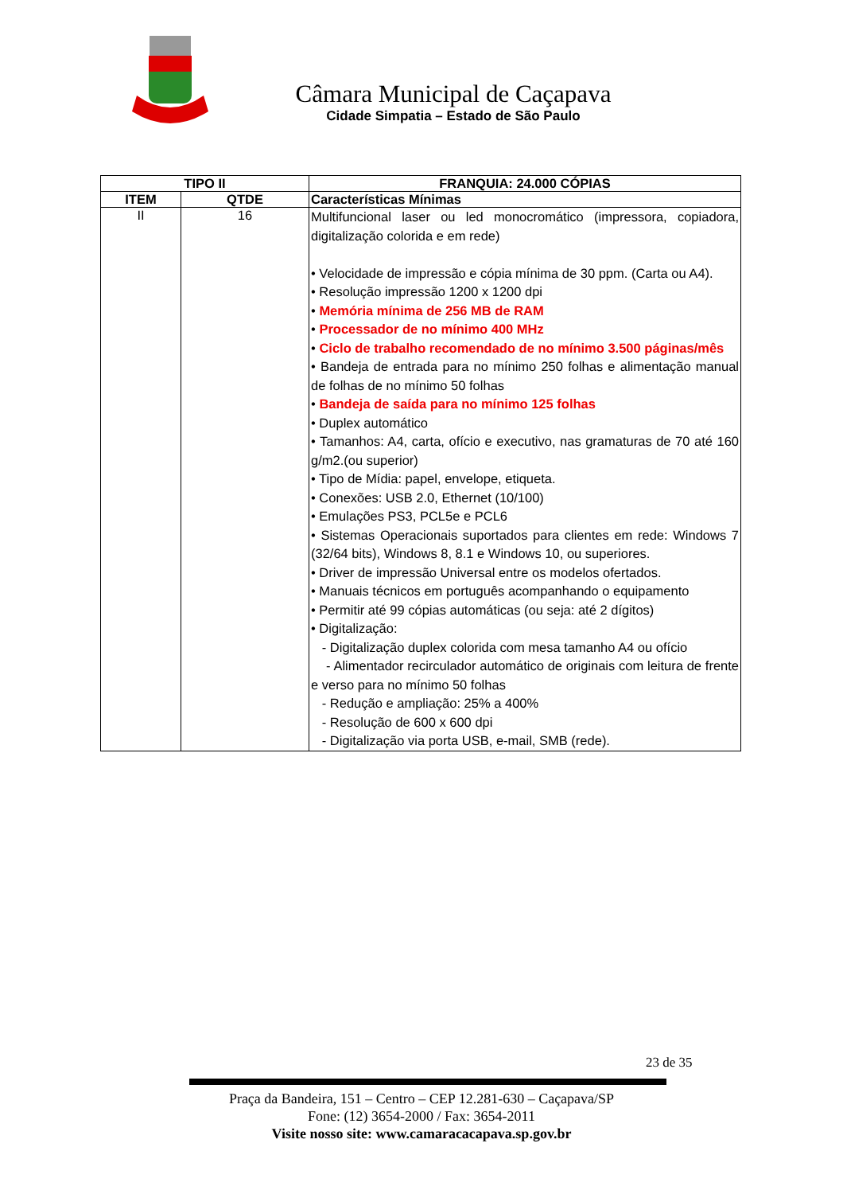Câmara Municipal de Caçapava
Cidade Simpatia – Estado de São Paulo
| TIPO II | | FRANQUIA: 24.000 CÓPIAS |
| --- | --- | --- |
| ITEM | QTDE | Características Mínimas |
| II | 16 | Multifuncional laser ou led monocromático (impressora, copiadora, digitalização colorida e em rede) • Velocidade de impressão e cópia mínima de 30 ppm. (Carta ou A4). • Resolução impressão 1200 x 1200 dpi • Memória mínima de 256 MB de RAM • Processador de no mínimo 400 MHz • Ciclo de trabalho recomendado de no mínimo 3.500 páginas/mês • Bandeja de entrada para no mínimo 250 folhas e alimentação manual de folhas de no mínimo 50 folhas • Bandeja de saída para no mínimo 125 folhas • Duplex automático • Tamanhos: A4, carta, ofício e executivo, nas gramaturas de 70 até 160 g/m2.(ou superior) • Tipo de Mídia: papel, envelope, etiqueta. • Conexões: USB 2.0, Ethernet (10/100) • Emulações PS3, PCL5e e PCL6 • Sistemas Operacionais suportados para clientes em rede: Windows 7 (32/64 bits), Windows 8, 8.1 e Windows 10, ou superiores. • Driver de impressão Universal entre os modelos ofertados. • Manuais técnicos em português acompanhando o equipamento • Permitir até 99 cópias automáticas (ou seja: até 2 dígitos) • Digitalização: - Digitalização duplex colorida com mesa tamanho A4 ou ofício - Alimentador recirculador automático de originais com leitura de frente e verso para no mínimo 50 folhas - Redução e ampliação: 25% a 400% - Resolução de 600 x 600 dpi - Digitalização via porta USB, e-mail, SMB (rede). |
23 de 35
Praça da Bandeira, 151 – Centro – CEP 12.281-630 – Caçapava/SP
Fone: (12) 3654-2000 / Fax: 3654-2011
Visite nosso site: www.camaracacapava.sp.gov.br